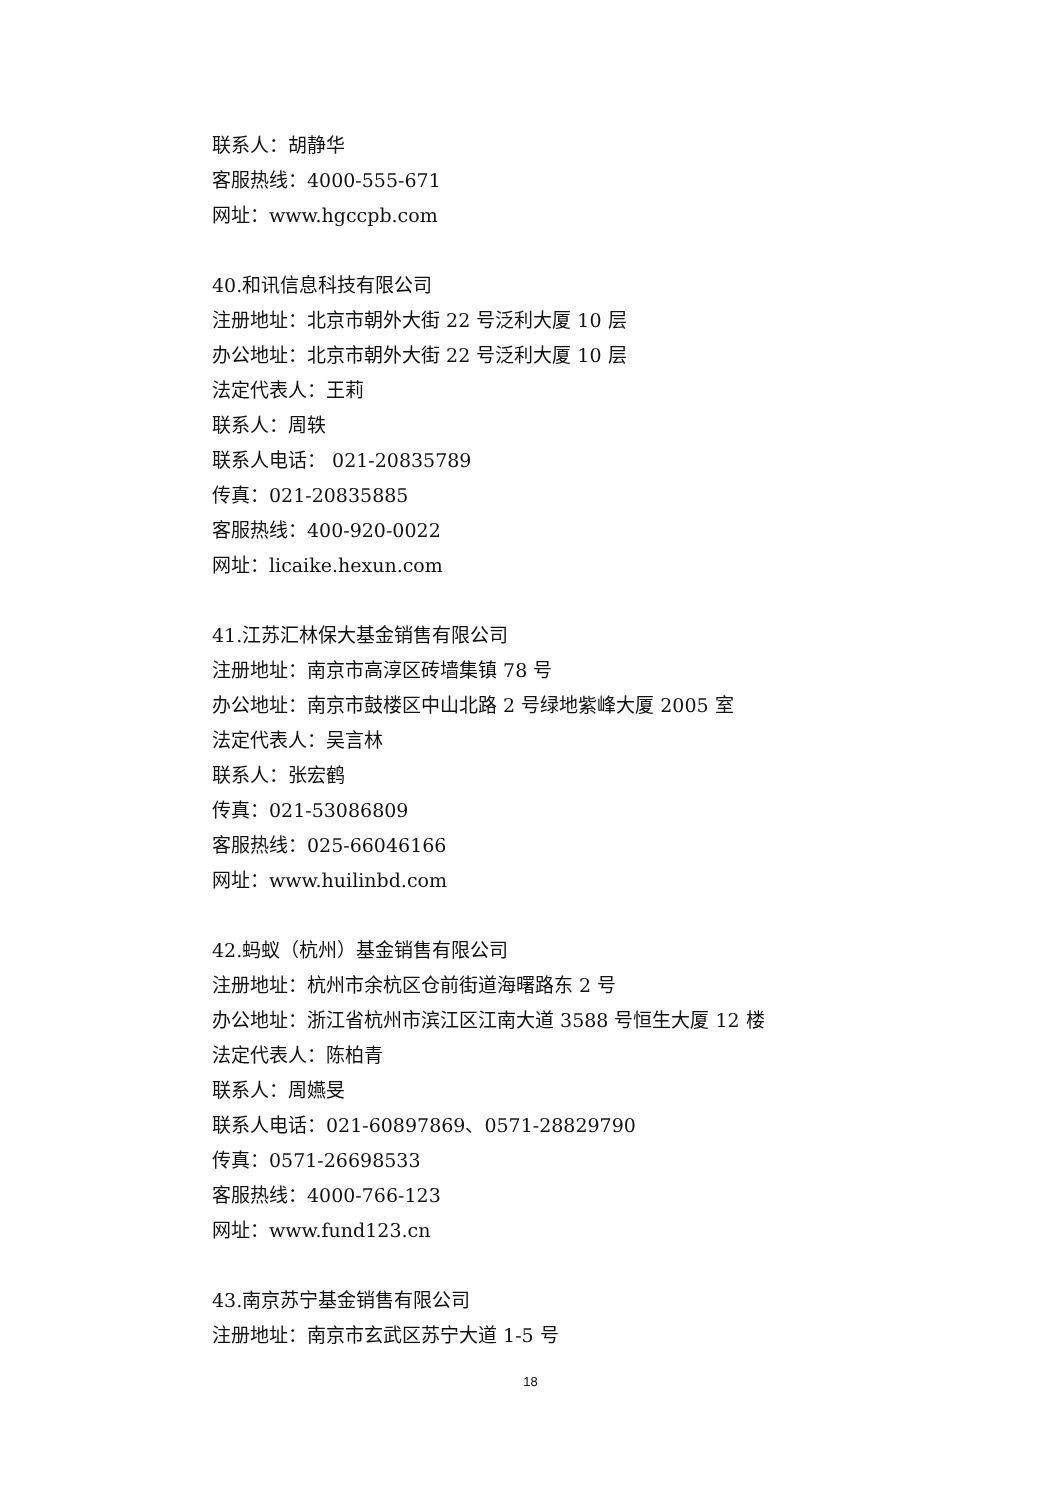联系人：胡静华
客服热线：4000-555-671
网址：www.hgccpb.com
40.和讯信息科技有限公司
注册地址：北京市朝外大街 22 号泛利大厦 10 层
办公地址：北京市朝外大街 22 号泛利大厦 10 层
法定代表人：王莉
联系人：周轶
联系人电话： 021-20835789
传真：021-20835885
客服热线：400-920-0022
网址：licaike.hexun.com
41.江苏汇林保大基金销售有限公司
注册地址：南京市高淳区砖墙集镇 78 号
办公地址：南京市鼓楼区中山北路 2 号绿地紫峰大厦 2005 室
法定代表人：吴言林
联系人：张宏鹤
传真：021-53086809
客服热线：025-66046166
网址：www.huilinbd.com
42.蚂蚁（杭州）基金销售有限公司
注册地址：杭州市余杭区仓前街道海曙路东 2 号
办公地址：浙江省杭州市滨江区江南大道 3588 号恒生大厦 12 楼
法定代表人：陈柏青
联系人：周嬿旻
联系人电话：021-60897869、0571-28829790
传真：0571-26698533
客服热线：4000-766-123
网址：www.fund123.cn
43.南京苏宁基金销售有限公司
注册地址：南京市玄武区苏宁大道 1-5 号
18